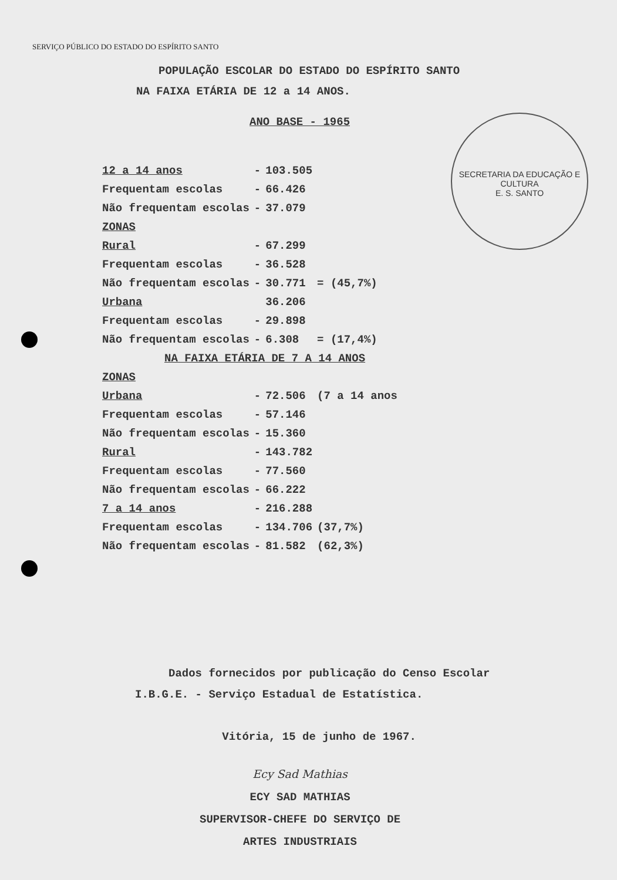SERVIÇO PÚBLICO DO ESTADO DO ESPÍRITO SANTO
POPULAÇÃO ESCOLAR DO ESTADO DO ESPÍRITO SANTO
NA FAIXA ETÁRIA DE 12 a 14 ANOS.
ANO BASE - 1965
SECRETARIA DA EDUCAÇÃO E CULTURA
E. S. SANTO
| 12 a 14 anos | - | 103.505 | |
| Frequentam escolas | - | 66.426 | |
| Não frequentam escolas | - | 37.079 | |
| ZONAS | | | |
| Rural | - | 67.299 | |
| Frequentam escolas | - | 36.528 | |
| Não frequentam escolas | - | 30.771 | = (45,7%) |
| Urbana | | 36.206 | |
| Frequentam escolas | - | 29.898 | |
| Não frequentam escolas | - | 6.308 | = (17,4%) |
| NA FAIXA ETÁRIA DE 7 A 14 ANOS | | | |
| ZONAS | | | |
| Urbana | - | 72.506 | (7 a 14 anos |
| Frequentam escolas | - | 57.146 | |
| Não frequentam escolas | - | 15.360 | |
| Rural | - | 143.782 | |
| Frequentam escolas | - | 77.560 | |
| Não frequentam escolas | - | 66.222 | |
| 7 a 14 anos | - | 216.288 | |
| Frequentam escolas | - | 134.706 | (37,7%) |
| Não frequentam escolas | - | 81.582 | (62,3%) |
Dados fornecidos por publicação do Censo Escolar
I.B.G.E. - Serviço Estadual de Estatística.
Vitória, 15 de junho de 1967.
Ecy Sad Mathias
ECY SAD MATHIAS
SUPERVISOR-CHEFE DO SERVIÇO DE
ARTES INDUSTRIAIS